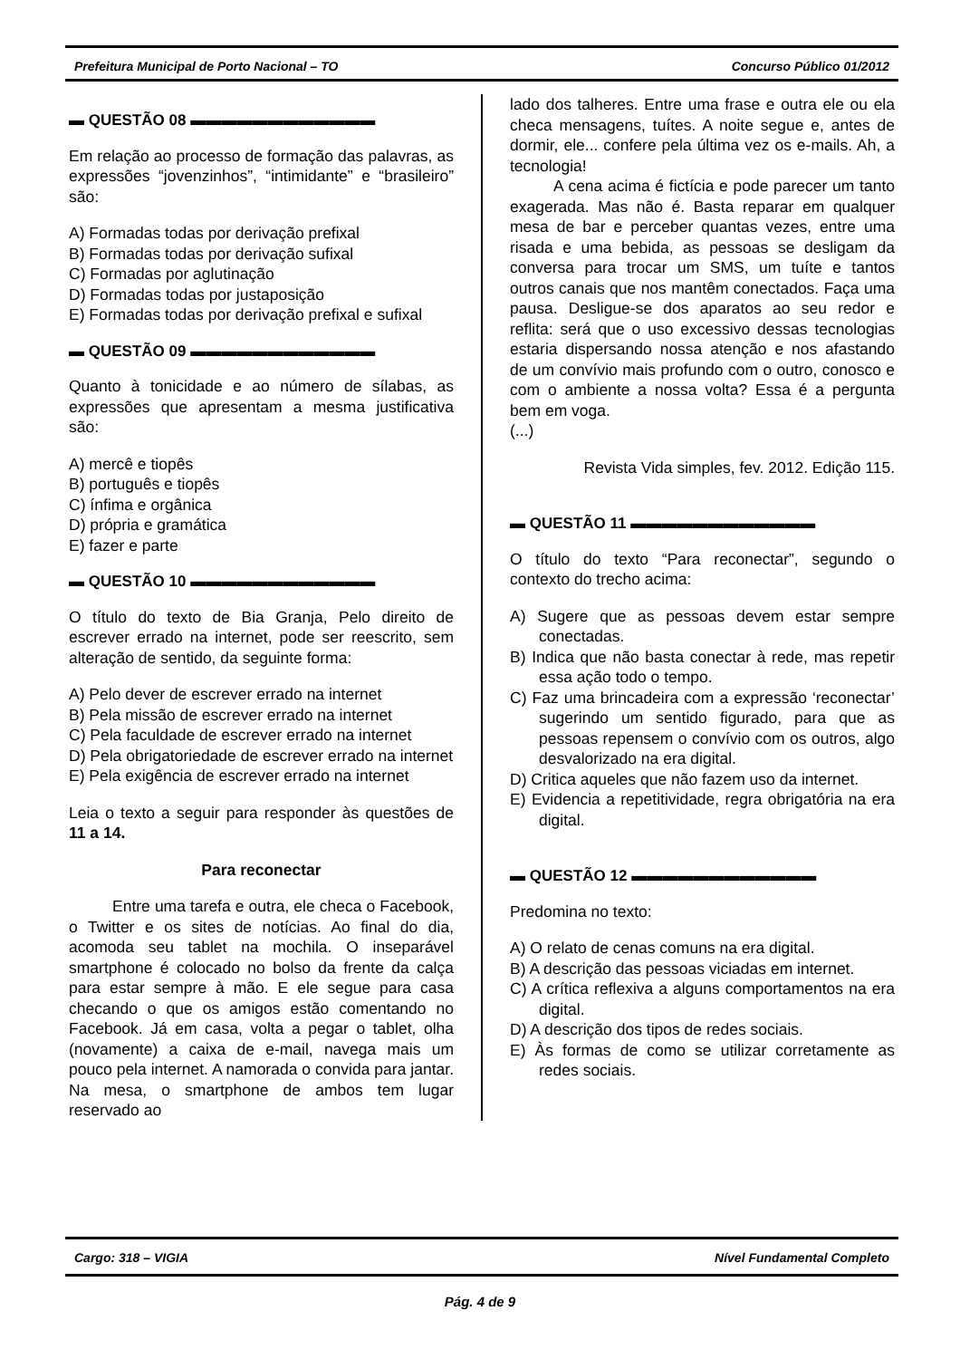Prefeitura Municipal de Porto Nacional – TO Concurso Público 01/2012
▬ QUESTÃO 08 ▬▬▬▬▬▬▬▬▬▬▬▬
Em relação ao processo de formação das palavras, as expressões “jovenzinhos”, “intimidante” e “brasileiro” são:
A) Formadas todas por derivação prefixal
B) Formadas todas por derivação sufixal
C) Formadas por aglutinação
D) Formadas todas por justaposição
E) Formadas todas por derivação prefixal e sufixal
▬ QUESTÃO 09 ▬▬▬▬▬▬▬▬▬▬▬▬
Quanto à tonicidade e ao número de sílabas, as expressões que apresentam a mesma justificativa são:
A) mercê e tiopês
B) português e tiopês
C) ínfima e orgânica
D) própria e gramática
E) fazer e parte
▬ QUESTÃO 10 ▬▬▬▬▬▬▬▬▬▬▬▬
O título do texto de Bia Granja, Pelo direito de escrever errado na internet, pode ser reescrito, sem alteração de sentido, da seguinte forma:
A) Pelo dever de escrever errado na internet
B) Pela missão de escrever errado na internet
C) Pela faculdade de escrever errado na internet
D) Pela obrigatoriedade de escrever errado na internet
E) Pela exigência de escrever errado na internet
Leia o texto a seguir para responder às questões de 11 a 14.
Para reconectar
Entre uma tarefa e outra, ele checa o Facebook, o Twitter e os sites de notícias. Ao final do dia, acomoda seu tablet na mochila. O inseparável smartphone é colocado no bolso da frente da calça para estar sempre à mão. E ele segue para casa checando o que os amigos estão comentando no Facebook. Já em casa, volta a pegar o tablet, olha (novamente) a caixa de e-mail, navega mais um pouco pela internet. A namorada o convida para jantar. Na mesa, o smartphone de ambos tem lugar reservado ao
lado dos talheres. Entre uma frase e outra ele ou ela checa mensagens, tuítes. A noite segue e, antes de dormir, ele... confere pela última vez os e-mails. Ah, a tecnologia!
A cena acima é fictícia e pode parecer um tanto exagerada. Mas não é. Basta reparar em qualquer mesa de bar e perceber quantas vezes, entre uma risada e uma bebida, as pessoas se desligam da conversa para trocar um SMS, um tuíte e tantos outros canais que nos mantêm conectados. Faça uma pausa. Desligue-se dos aparatos ao seu redor e reflita: será que o uso excessivo dessas tecnologias estaria dispersando nossa atenção e nos afastando de um convívio mais profundo com o outro, conosco e com o ambiente a nossa volta? Essa é a pergunta bem em voga.
(...)
Revista Vida simples, fev. 2012. Edição 115.
▬ QUESTÃO 11 ▬▬▬▬▬▬▬▬▬▬▬▬
O título do texto “Para reconectar”, segundo o contexto do trecho acima:
A) Sugere que as pessoas devem estar sempre conectadas.
B) Indica que não basta conectar à rede, mas repetir essa ação todo o tempo.
C) Faz uma brincadeira com a expressão ‘reconectar’ sugerindo um sentido figurado, para que as pessoas repensem o convívio com os outros, algo desvalorizado na era digital.
D) Critica aqueles que não fazem uso da internet.
E) Evidencia a repetitividade, regra obrigatória na era digital.
▬ QUESTÃO 12 ▬▬▬▬▬▬▬▬▬▬▬▬
Predomina no texto:
A) O relato de cenas comuns na era digital.
B) A descrição das pessoas viciadas em internet.
C) A crítica reflexiva a alguns comportamentos na era digital.
D) A descrição dos tipos de redes sociais.
E) Às formas de como se utilizar corretamente as redes sociais.
Cargo: 318 – VIGIA Nível Fundamental Completo
Pág. 4 de 9